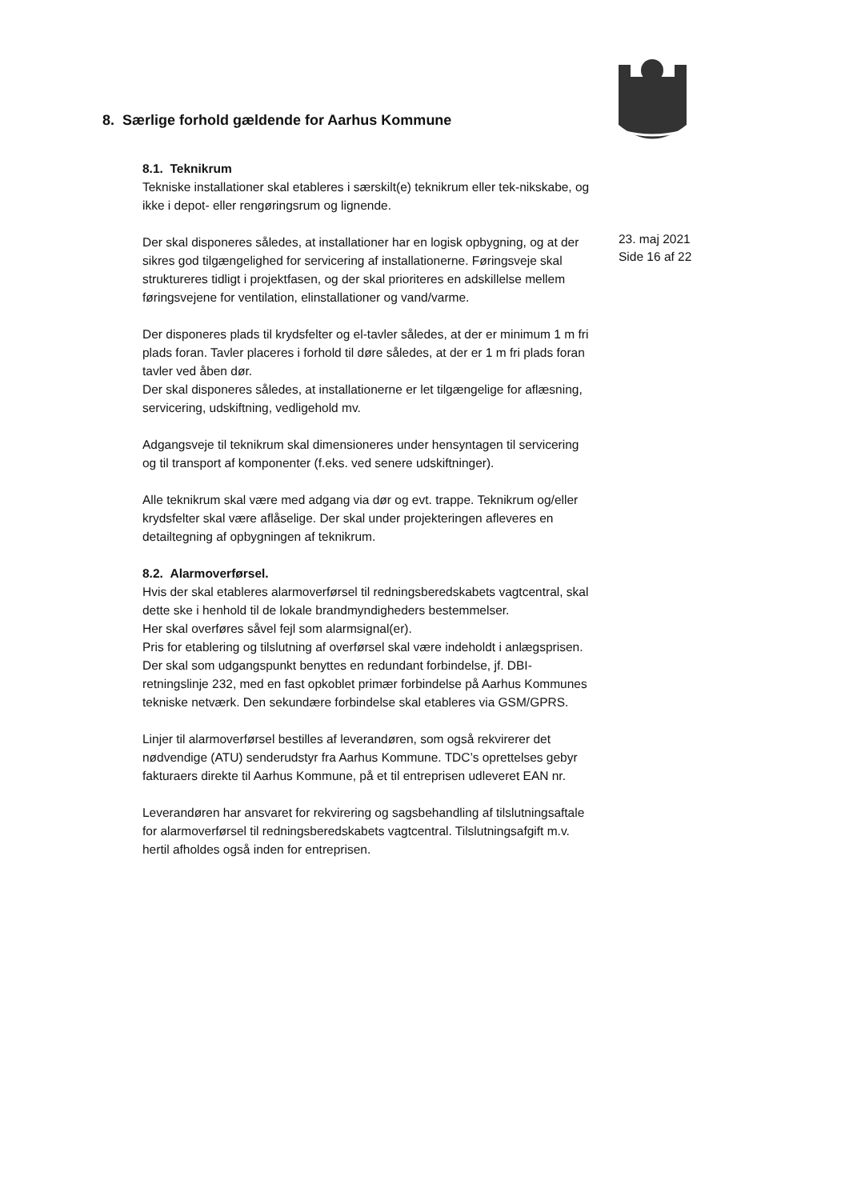23. maj 2021
Side 16 af 22
8. Særlige forhold gældende for Aarhus Kommune
8.1. Teknikrum
Tekniske installationer skal etableres i særskilt(e) teknikrum eller tek-nikskabe, og ikke i depot- eller rengøringsrum og lignende.
Der skal disponeres således, at installationer har en logisk opbygning, og at der sikres god tilgængelighed for servicering af installationerne. Føringsveje skal struktureres tidligt i projektfasen, og der skal prioriteres en adskillelse mellem føringsvejene for ventilation, elinstallationer og vand/varme.
Der disponeres plads til krydsfelter og el-tavler således, at der er minimum 1 m fri plads foran. Tavler placeres i forhold til døre således, at der er 1 m fri plads foran tavler ved åben dør.
Der skal disponeres således, at installationerne er let tilgængelige for aflæsning, servicering, udskiftning, vedligehold mv.
Adgangsveje til teknikrum skal dimensioneres under hensyntagen til servicering og til transport af komponenter (f.eks. ved senere udskiftninger).
Alle teknikrum skal være med adgang via dør og evt. trappe. Teknikrum og/eller krydsfelter skal være aflåselige. Der skal under projekteringen afleveres en detailtegning af opbygningen af teknikrum.
8.2. Alarmoverførsel.
Hvis der skal etableres alarmoverførsel til redningsberedskabets vagtcentral, skal dette ske i henhold til de lokale brandmyndigheders bestemmelser.
Her skal overføres såvel fejl som alarmsignal(er).
Pris for etablering og tilslutning af overførsel skal være indeholdt i anlægsprisen.
Der skal som udgangspunkt benyttes en redundant forbindelse, jf. DBI-retningslinje 232, med en fast opkoblet primær forbindelse på Aarhus Kommunes tekniske netværk. Den sekundære forbindelse skal etableres via GSM/GPRS.
Linjer til alarmoverførsel bestilles af leverandøren, som også rekvirerer det nødvendige (ATU) senderudstyr fra Aarhus Kommune. TDC’s oprettelses gebyr fakturaers direkte til Aarhus Kommune, på et til entreprisen udleveret EAN nr.
Leverandøren har ansvaret for rekvirering og sagsbehandling af tilslutningsaftale for alarmoverførsel til redningsberedskabets vagtcentral. Tilslutningsafgift m.v. hertil afholdes også inden for entreprisen.